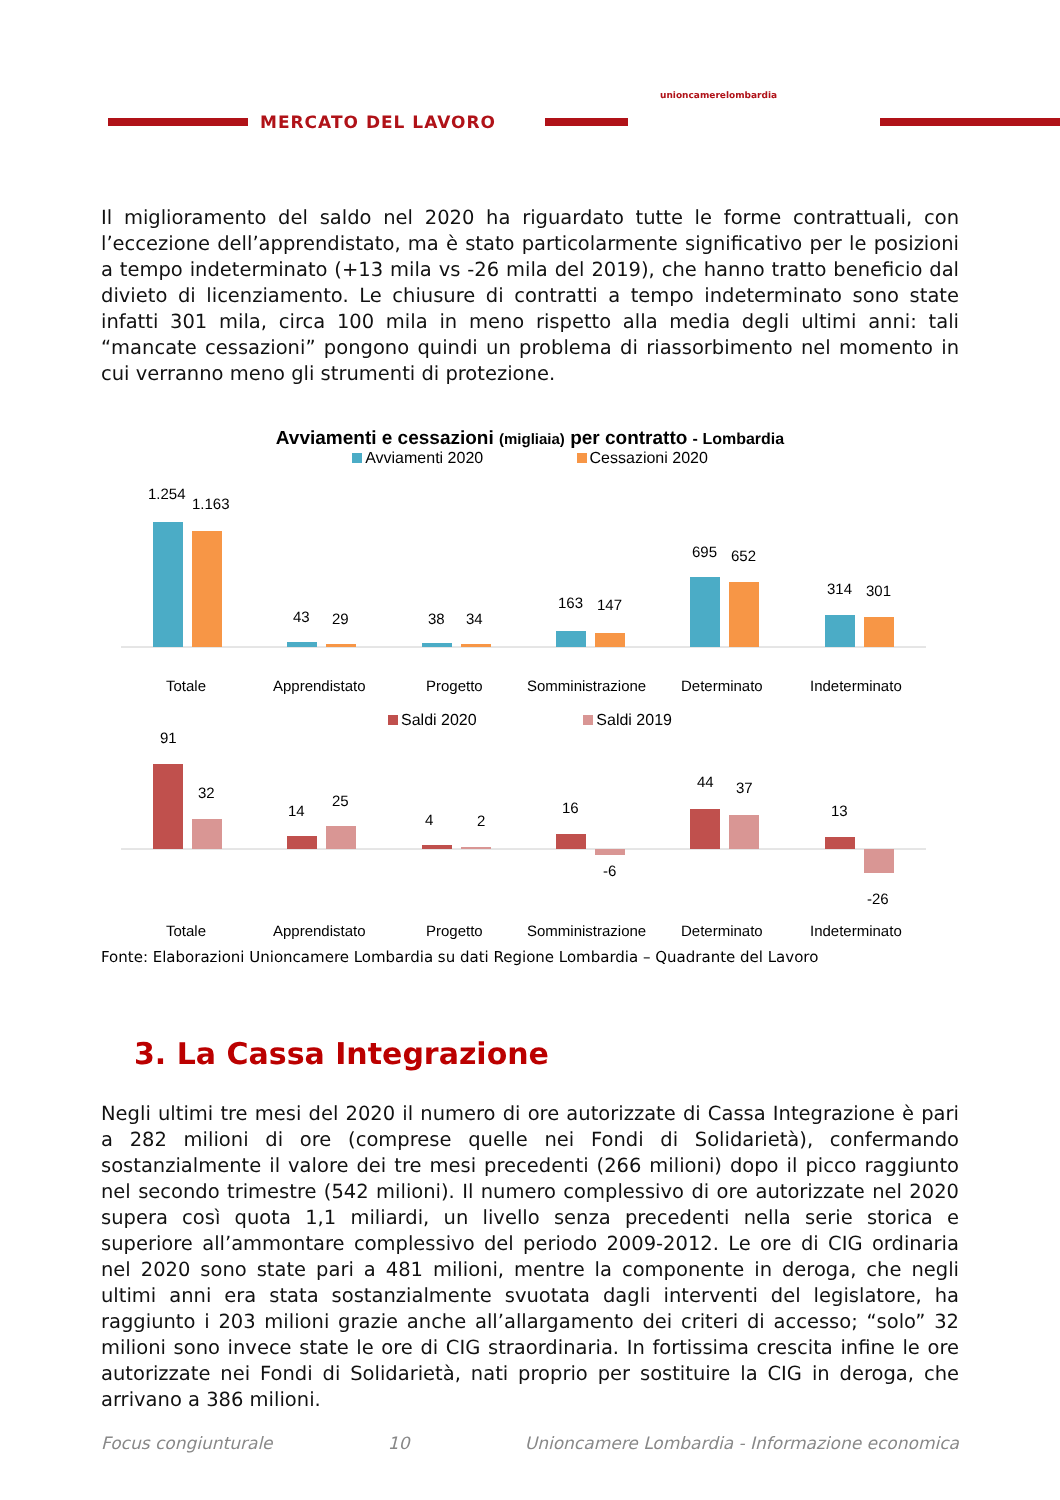MERCATO DEL LAVORO
unioncamerelombardia
Il miglioramento del saldo nel 2020 ha riguardato tutte le forme contrattuali, con l’eccezione dell’apprendistato, ma è stato particolarmente significativo per le posizioni a tempo indeterminato (+13 mila vs -26 mila del 2019), che hanno tratto beneficio dal divieto di licenziamento. Le chiusure di contratti a tempo indeterminato sono state infatti 301 mila, circa 100 mila in meno rispetto alla media degli ultimi anni: tali “mancate cessazioni” pongono quindi un problema di riassorbimento nel momento in cui verranno meno gli strumenti di protezione.
Avviamenti e cessazioni (migliaia) per contratto - Lombardia
Avviamenti 2020 Cessazioni 2020
1.254
1.163
43
29
38
34
163
147
695
652
314
301
Totale
Apprendistato
Progetto
Somministrazione
Determinato
Indeterminato
Saldi 2020 Saldi 2019
91
32
14
25
4
2
16
-6
44
37
13
-26
Totale
Apprendistato
Progetto
Somministrazione
Determinato
Indeterminato
Fonte: Elaborazioni Unioncamere Lombardia su dati Regione Lombardia – Quadrante del Lavoro
3. La Cassa Integrazione
Negli ultimi tre mesi del 2020 il numero di ore autorizzate di Cassa Integrazione è pari a 282 milioni di ore (comprese quelle nei Fondi di Solidarietà), confermando sostanzialmente il valore dei tre mesi precedenti (266 milioni) dopo il picco raggiunto nel secondo trimestre (542 milioni). Il numero complessivo di ore autorizzate nel 2020 supera così quota 1,1 miliardi, un livello senza precedenti nella serie storica e superiore all’ammontare complessivo del periodo 2009-2012. Le ore di CIG ordinaria nel 2020 sono state pari a 481 milioni, mentre la componente in deroga, che negli ultimi anni era stata sostanzialmente svuotata dagli interventi del legislatore, ha raggiunto i 203 milioni grazie anche all’allargamento dei criteri di accesso; “solo” 32 milioni sono invece state le ore di CIG straordinaria. In fortissima crescita infine le ore autorizzate nei Fondi di Solidarietà, nati proprio per sostituire la CIG in deroga, che arrivano a 386 milioni.
Focus congiunturale 10 Unioncamere Lombardia - Informazione economica